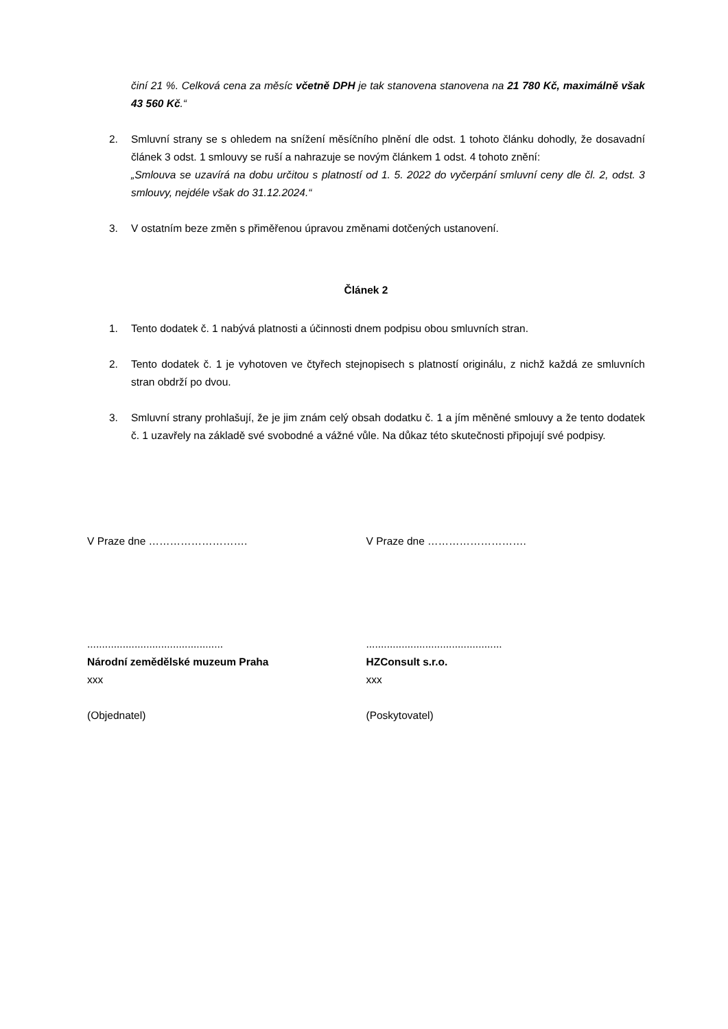činí 21 %. Celková cena za měsíc včetně DPH je tak stanovena stanovena na 21 780 Kč, maximálně však 43 560 Kč.“
2. Smluvní strany se s ohledem na snížení měsíčního plnění dle odst. 1 tohoto článku dohodly, že dosavadní článek 3 odst. 1 smlouvy se ruší a nahrazuje se novým článkem 1 odst. 4 tohoto znění:
„Smlouva se uzavírá na dobu určitou s platností od 1. 5. 2022 do vyčerpání smluvní ceny dle čl. 2, odst. 3 smlouvy, nejdéle však do 31.12.2024.“
3. V ostatním beze změn s přiměřenou úpravou změnami dotčených ustanovení.
Článek 2
1. Tento dodatek č. 1 nabývá platnosti a účinnosti dnem podpisu obou smluvních stran.
2. Tento dodatek č. 1 je vyhotoven ve čtyřech stejnopisech s platností originálu, z nichž každá ze smluvních stran obdrží po dvou.
3. Smluvní strany prohlašují, že je jim znám celý obsah dodatku č. 1 a jím měněné smlouvy a že tento dodatek č. 1 uzavřely na základě své svobodné a vážné vůle. Na důkaz této skutečnosti připojují své podpisy.
V Praze dne ………………………. V Praze dne ……………………….
..............................................
Národní zemědělské muzeum Praha
xxx
(Objednatel)
..............................................
HZConsult s.r.o.
xxx
(Poskytovatel)